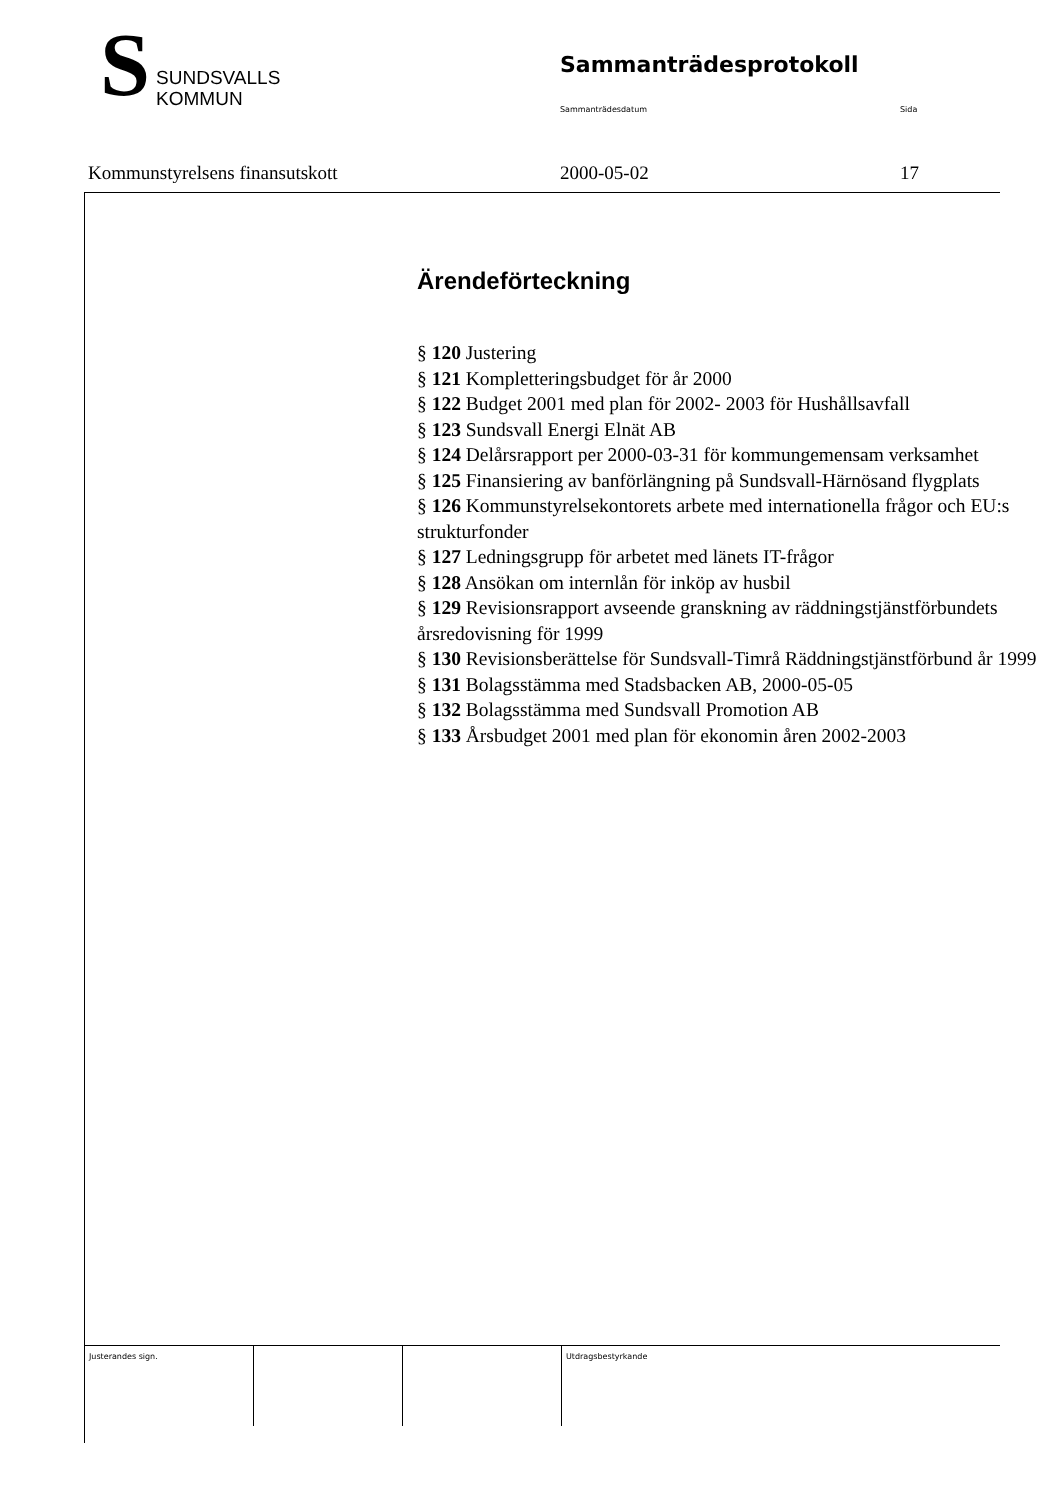S
SUNDSVALLS
KOMMUN
Sammanträdesprotokoll
Sammanträdesdatum Sida
Kommunstyrelsens finansutskott 2000-05-02 17
Ärendeförteckning
§ 120 Justering
§ 121 Kompletteringsbudget för år 2000
§ 122 Budget 2001 med plan för 2002- 2003 för Hushållsavfall
§ 123 Sundsvall Energi Elnät AB
§ 124 Delårsrapport per 2000-03-31 för kommungemensam verksamhet
§ 125 Finansiering av banförlängning på Sundsvall-Härnösand flygplats
§ 126 Kommunstyrelsekontorets arbete med internationella frågor och EU:s strukturfonder
§ 127 Ledningsgrupp för arbetet med länets IT-frågor
§ 128 Ansökan om internlån för inköp av husbil
§ 129 Revisionsrapport avseende granskning av räddningstjänstförbundets årsredovisning för 1999
§ 130 Revisionsberättelse för Sundsvall-Timrå Räddningstjänstförbund år 1999
§ 131 Bolagsstämma med Stadsbacken AB, 2000-05-05
§ 132 Bolagsstämma med Sundsvall Promotion AB
§ 133 Årsbudget 2001 med plan för ekonomin åren 2002-2003
Justerandes sign. Utdragsbestyrkande